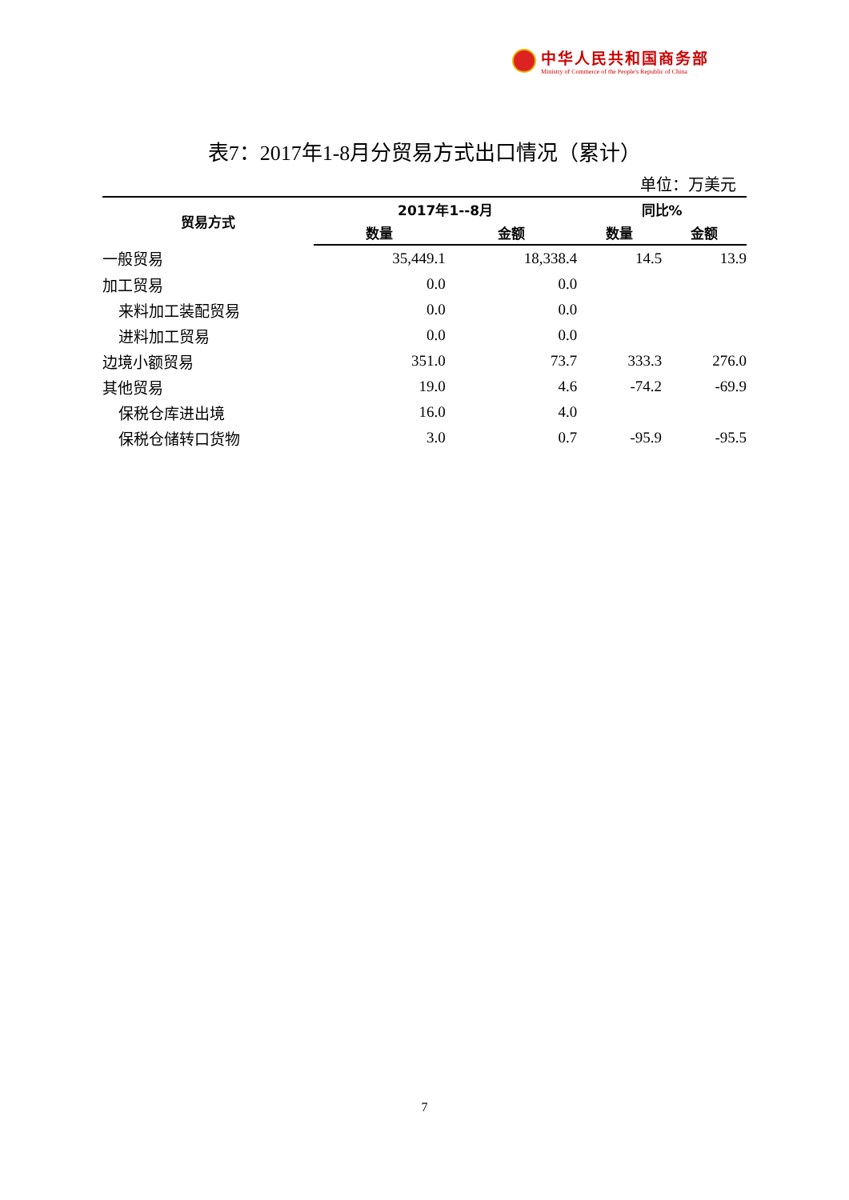中华人民共和国商务部
Ministry of Commerce of the People's Republic of China
表7：2017年1-8月分贸易方式出口情况（累计）
单位：万美元
| 贸易方式 | 2017年1--8月 | | 同比% | |
| --- | --- | --- | --- | --- |
| | 数量 | 金额 | 数量 | 金额 |
| 一般贸易 | 35,449.1 | 18,338.4 | 14.5 | 13.9 |
| 加工贸易 | 0.0 | 0.0 | | |
| 来料加工装配贸易 | 0.0 | 0.0 | | |
| 进料加工贸易 | 0.0 | 0.0 | | |
| 边境小额贸易 | 351.0 | 73.7 | 333.3 | 276.0 |
| 其他贸易 | 19.0 | 4.6 | -74.2 | -69.9 |
| 保税仓库进出境 | 16.0 | 4.0 | | |
| 保税仓储转口货物 | 3.0 | 0.7 | -95.9 | -95.5 |
7